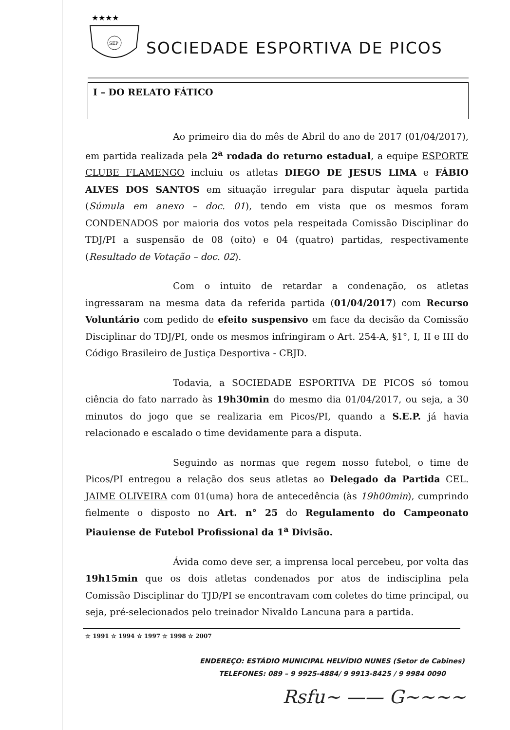★★★★
SEP
SOCIEDADE ESPORTIVA DE PICOS
I – DO RELATO FÁTICO
Ao primeiro dia do mês de Abril do ano de 2017 (01/04/2017), em partida realizada pela 2<sup>a</sup> rodada do returno estadual, a equipe ESPORTE CLUBE FLAMENGO incluiu os atletas DIEGO DE JESUS LIMA e FÁBIO ALVES DOS SANTOS em situação irregular para disputar àquela partida (Súmula em anexo – doc. 01), tendo em vista que os mesmos foram CONDENADOS por maioria dos votos pela respeitada Comissão Disciplinar do TDJ/PI a suspensão de 08 (oito) e 04 (quatro) partidas, respectivamente (Resultado de Votação – doc. 02).
Com o intuito de retardar a condenação, os atletas ingressaram na mesma data da referida partida (01/04/2017) com Recurso Voluntário com pedido de efeito suspensivo em face da decisão da Comissão Disciplinar do TDJ/PI, onde os mesmos infringiram o Art. 254-A, §1°, I, II e III do Código Brasileiro de Justiça Desportiva - CBJD.
Todavia, a SOCIEDADE ESPORTIVA DE PICOS só tomou ciência do fato narrado às 19h30min do mesmo dia 01/04/2017, ou seja, a 30 minutos do jogo que se realizaria em Picos/PI, quando a S.E.P. já havia relacionado e escalado o time devidamente para a disputa.
Seguindo as normas que regem nosso futebol, o time de Picos/PI entregou a relação dos seus atletas ao Delegado da Partida CEL. JAIME OLIVEIRA com 01(uma) hora de antecedência (às 19h00min), cumprindo fielmente o disposto no Art. n° 25 do Regulamento do Campeonato Piauiense de Futebol Profissional da 1<sup>a</sup> Divisão.
Ávida como deve ser, a imprensa local percebeu, por volta das 19h15min que os dois atletas condenados por atos de indisciplina pela Comissão Disciplinar do TJD/PI se encontravam com coletes do time principal, ou seja, pré-selecionados pelo treinador Nivaldo Lancuna para a partida.
☆ 1991 ☆ 1994 ☆ 1997 ☆ 1998 ☆ 2007
ENDEREÇO: ESTÁDIO MUNICIPAL HELVÍDIO NUNES (Setor de Cabines)
TELEFONES: 089 – 9 9925-4884/ 9 9913-8425 / 9 9984 0090
Rsfu~ —— G~~~~